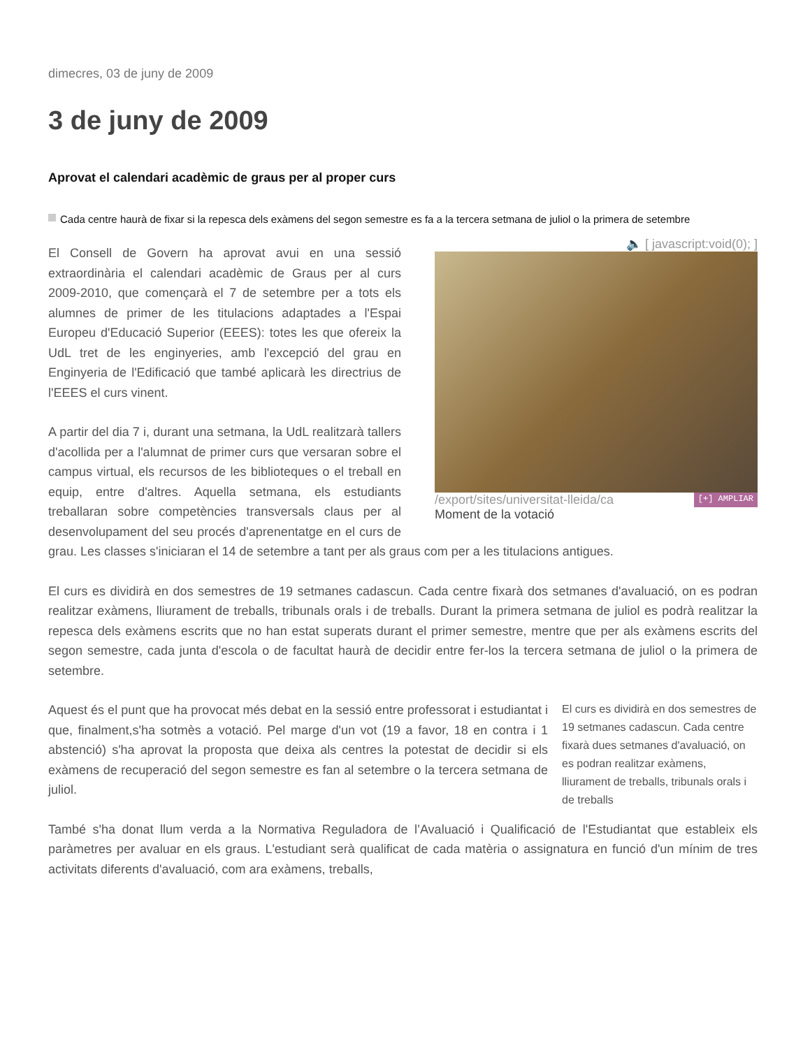dimecres, 03 de juny de 2009
3 de juny de 2009
Aprovat el calendari acadèmic de graus per al proper curs
Cada centre haurà de fixar si la repesca dels exàmens del segon semestre es fa a la tercera setmana de juliol o la primera de setembre
🔈 [ javascript:void(0); ]
/export/sites/universitat-lleida/ca [+] AMPLIAR
Moment de la votació
El Consell de Govern ha aprovat avui en una sessió extraordinària el calendari acadèmic de Graus per al curs 2009-2010, que començarà el 7 de setembre per a tots els alumnes de primer de les titulacions adaptades a l'Espai Europeu d'Educació Superior (EEES): totes les que ofereix la UdL tret de les enginyeries, amb l'excepció del grau en Enginyeria de l'Edificació que també aplicarà les directrius de l'EEES el curs vinent.
A partir del dia 7 i, durant una setmana, la UdL realitzarà tallers d'acollida per a l'alumnat de primer curs que versaran sobre el campus virtual, els recursos de les biblioteques o el treball en equip, entre d'altres. Aquella setmana, els estudiants treballaran sobre competències transversals claus per al desenvolupament del seu procés d'aprenentatge en el curs de grau. Les classes s'iniciaran el 14 de setembre a tant per als graus com per a les titulacions antigues.
El curs es dividirà en dos semestres de 19 setmanes cadascun. Cada centre fixarà dos setmanes d'avaluació, on es podran realitzar exàmens, lliurament de treballs, tribunals orals i de treballs. Durant la primera setmana de juliol es podrà realitzar la repesca dels exàmens escrits que no han estat superats durant el primer semestre, mentre que per als exàmens escrits del segon semestre, cada junta d'escola o de facultat haurà de decidir entre fer-los la tercera setmana de juliol o la primera de setembre.
El curs es dividirà en dos semestres de 19 setmanes cadascun. Cada centre fixarà dues setmanes d'avaluació, on es podran realitzar exàmens, lliurament de treballs, tribunals orals i de treballs
Aquest és el punt que ha provocat més debat en la sessió entre professorat i estudiantat i que, finalment,s'ha sotmès a votació. Pel marge d'un vot (19 a favor, 18 en contra i 1 abstenció) s'ha aprovat la proposta que deixa als centres la potestat de decidir si els exàmens de recuperació del segon semestre es fan al setembre o la tercera setmana de juliol.
També s'ha donat llum verda a la Normativa Reguladora de l’Avaluació i Qualificació de l'Estudiantat que estableix els paràmetres per avaluar en els graus. L'estudiant serà qualificat de cada matèria o assignatura en funció d'un mínim de tres activitats diferents d'avaluació, com ara exàmens, treballs,